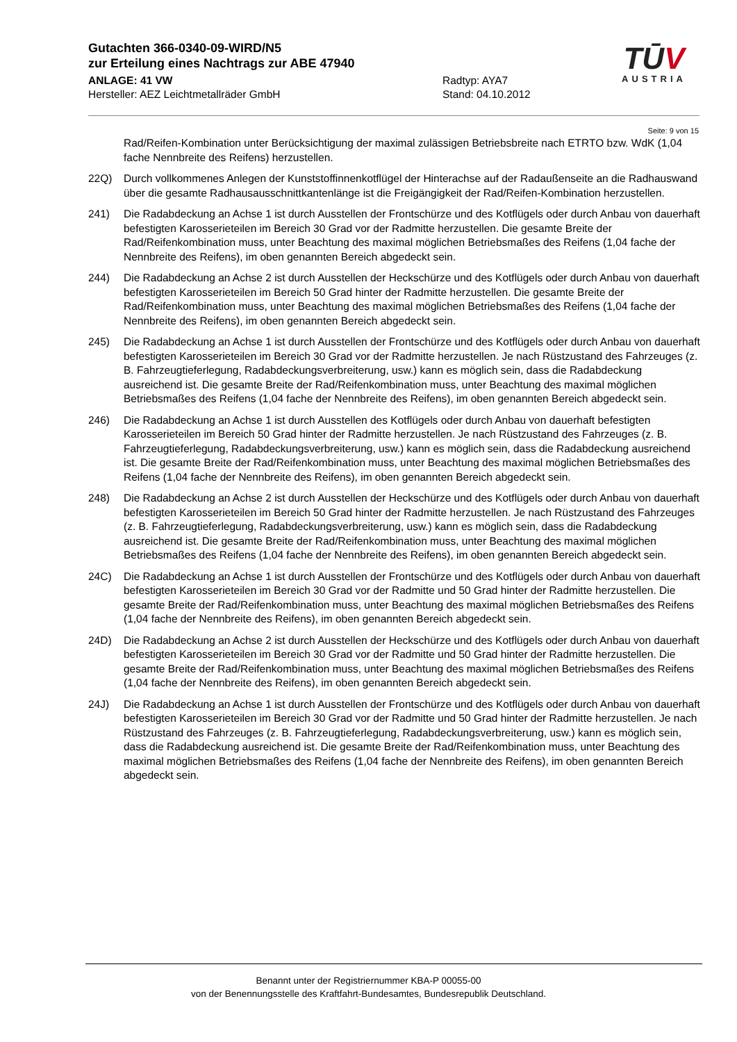Gutachten 366-0340-09-WIRD/N5
zur Erteilung eines Nachtrags zur ABE 47940
ANLAGE: 41 VW Radtyp: AYA7
Hersteller: AEZ Leichtmetallräder GmbH Stand: 04.10.2012
TŪV
AUSTRIA
Seite: 9 von 15
Rad/Reifen-Kombination unter Berücksichtigung der maximal zulässigen Betriebsbreite nach ETRTO bzw. WdK (1,04 fache Nennbreite des Reifens) herzustellen.
22Q) Durch vollkommenes Anlegen der Kunststoffinnenkotflügel der Hinterachse auf der Radaußenseite an die Radhauswand über die gesamte Radhausausschnittkantenlänge ist die Freigängigkeit der Rad/Reifen-Kombination herzustellen.
241) Die Radabdeckung an Achse 1 ist durch Ausstellen der Frontschürze und des Kotflügels oder durch Anbau von dauerhaft befestigten Karosserieteilen im Bereich 30 Grad vor der Radmitte herzustellen. Die gesamte Breite der Rad/Reifenkombination muss, unter Beachtung des maximal möglichen Betriebsmaßes des Reifens (1,04 fache der Nennbreite des Reifens), im oben genannten Bereich abgedeckt sein.
244) Die Radabdeckung an Achse 2 ist durch Ausstellen der Heckschürze und des Kotflügels oder durch Anbau von dauerhaft befestigten Karosserieteilen im Bereich 50 Grad hinter der Radmitte herzustellen. Die gesamte Breite der Rad/Reifenkombination muss, unter Beachtung des maximal möglichen Betriebsmaßes des Reifens (1,04 fache der Nennbreite des Reifens), im oben genannten Bereich abgedeckt sein.
245) Die Radabdeckung an Achse 1 ist durch Ausstellen der Frontschürze und des Kotflügels oder durch Anbau von dauerhaft befestigten Karosserieteilen im Bereich 30 Grad vor der Radmitte herzustellen. Je nach Rüstzustand des Fahrzeuges (z. B. Fahrzeugtieferlegung, Radabdeckungsverbreiterung, usw.) kann es möglich sein, dass die Radabdeckung ausreichend ist. Die gesamte Breite der Rad/Reifenkombination muss, unter Beachtung des maximal möglichen Betriebsmaßes des Reifens (1,04 fache der Nennbreite des Reifens), im oben genannten Bereich abgedeckt sein.
246) Die Radabdeckung an Achse 1 ist durch Ausstellen des Kotflügels oder durch Anbau von dauerhaft befestigten Karosserieteilen im Bereich 50 Grad hinter der Radmitte herzustellen. Je nach Rüstzustand des Fahrzeuges (z. B. Fahrzeugtieferlegung, Radabdeckungsverbreiterung, usw.) kann es möglich sein, dass die Radabdeckung ausreichend ist. Die gesamte Breite der Rad/Reifenkombination muss, unter Beachtung des maximal möglichen Betriebsmaßes des Reifens (1,04 fache der Nennbreite des Reifens), im oben genannten Bereich abgedeckt sein.
248) Die Radabdeckung an Achse 2 ist durch Ausstellen der Heckschürze und des Kotflügels oder durch Anbau von dauerhaft befestigten Karosserieteilen im Bereich 50 Grad hinter der Radmitte herzustellen. Je nach Rüstzustand des Fahrzeuges (z. B. Fahrzeugtieferlegung, Radabdeckungsverbreiterung, usw.) kann es möglich sein, dass die Radabdeckung ausreichend ist. Die gesamte Breite der Rad/Reifenkombination muss, unter Beachtung des maximal möglichen Betriebsmaßes des Reifens (1,04 fache der Nennbreite des Reifens), im oben genannten Bereich abgedeckt sein.
24C) Die Radabdeckung an Achse 1 ist durch Ausstellen der Frontschürze und des Kotflügels oder durch Anbau von dauerhaft befestigten Karosserieteilen im Bereich 30 Grad vor der Radmitte und 50 Grad hinter der Radmitte herzustellen. Die gesamte Breite der Rad/Reifenkombination muss, unter Beachtung des maximal möglichen Betriebsmaßes des Reifens (1,04 fache der Nennbreite des Reifens), im oben genannten Bereich abgedeckt sein.
24D) Die Radabdeckung an Achse 2 ist durch Ausstellen der Heckschürze und des Kotflügels oder durch Anbau von dauerhaft befestigten Karosserieteilen im Bereich 30 Grad vor der Radmitte und 50 Grad hinter der Radmitte herzustellen. Die gesamte Breite der Rad/Reifenkombination muss, unter Beachtung des maximal möglichen Betriebsmaßes des Reifens (1,04 fache der Nennbreite des Reifens), im oben genannten Bereich abgedeckt sein.
24J) Die Radabdeckung an Achse 1 ist durch Ausstellen der Frontschürze und des Kotflügels oder durch Anbau von dauerhaft befestigten Karosserieteilen im Bereich 30 Grad vor der Radmitte und 50 Grad hinter der Radmitte herzustellen. Je nach Rüstzustand des Fahrzeuges (z. B. Fahrzeugtieferlegung, Radabdeckungsverbreiterung, usw.) kann es möglich sein, dass die Radabdeckung ausreichend ist. Die gesamte Breite der Rad/Reifenkombination muss, unter Beachtung des maximal möglichen Betriebsmaßes des Reifens (1,04 fache der Nennbreite des Reifens), im oben genannten Bereich abgedeckt sein.
Benannt unter der Registriernummer KBA-P 00055-00
von der Benennungsstelle des Kraftfahrt-Bundesamtes, Bundesrepublik Deutschland.